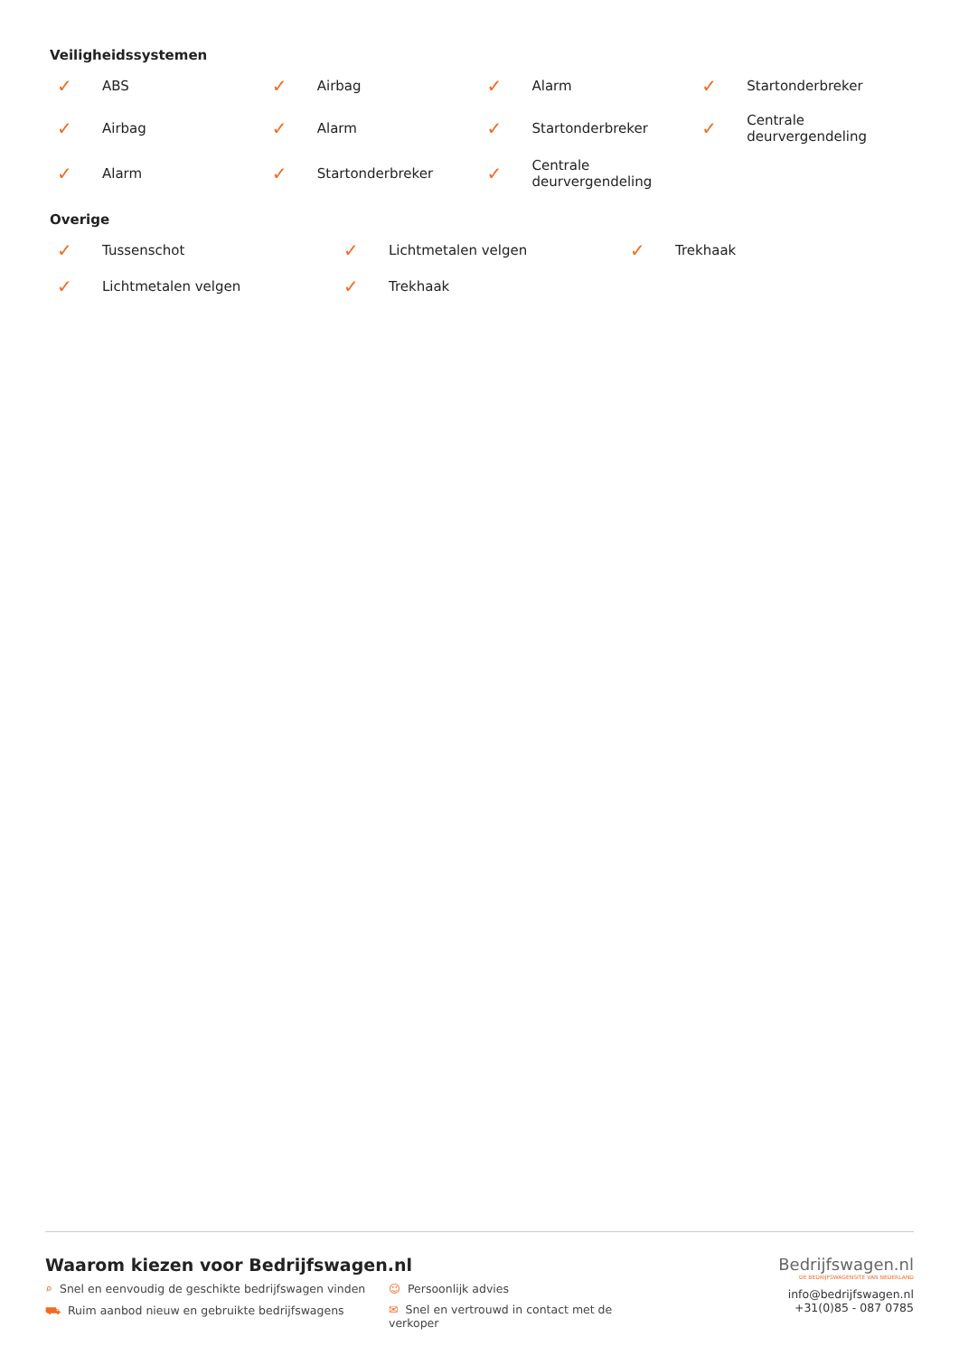Veiligheidssystemen
✓ ABS
✓ Airbag
✓ Alarm
✓ Startonderbreker
✓ Airbag
✓ Alarm
✓ Startonderbreker
✓ Centrale
deurvergendeling
✓ Alarm
✓ Startonderbreker
✓ Centrale
deurvergendeling
Overige
✓ Tussenschot
✓ Lichtmetalen velgen
✓ Trekhaak
✓ Lichtmetalen velgen
✓ Trekhaak
Waarom kiezen voor Bedrijfswagen.nl
⌕ Snel en eenvoudig de geschikte bedrijfswagen vinden
☺ Persoonlijk advies
⛟ Ruim aanbod nieuw en gebruikte bedrijfswagens
✉ Snel en vertrouwd in contact met de verkoper
Bedrijfswagen.nl
DE BEDRIJFSWAGENSITE VAN NEDERLAND
info@bedrijfswagen.nl
+31(0)85 - 087 0785